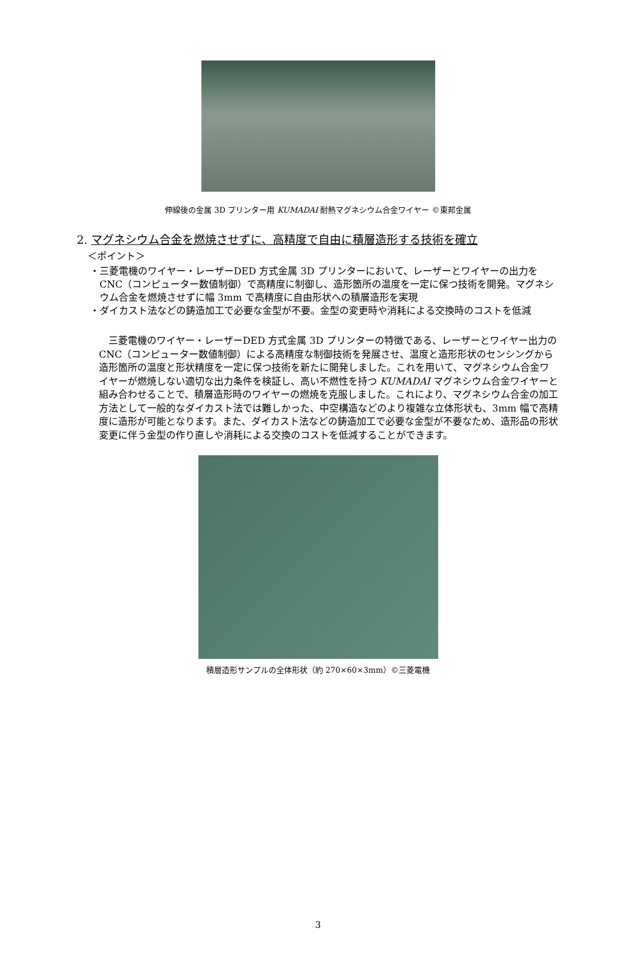伸線後の金属 3D プリンター用 KUMADAI 耐熱マグネシウム合金ワイヤー ©東邦金属
2. マグネシウム合金を燃焼させずに、高精度で自由に積層造形する技術を確立
＜ポイント＞
・三菱電機のワイヤー・レーザーDED 方式金属 3D プリンターにおいて、レーザーとワイヤーの出力を CNC（コンピューター数値制御）で高精度に制御し、造形箇所の温度を一定に保つ技術を開発。マグネシウム合金を燃焼させずに幅 3mm で高精度に自由形状への積層造形を実現
・ダイカスト法などの鋳造加工で必要な金型が不要。金型の変更時や消耗による交換時のコストを低減
三菱電機のワイヤー・レーザーDED 方式金属 3D プリンターの特徴である、レーザーとワイヤー出力の CNC（コンピューター数値制御）による高精度な制御技術を発展させ、温度と造形形状のセンシングから造形箇所の温度と形状精度を一定に保つ技術を新たに開発しました。これを用いて、マグネシウム合金ワイヤーが燃焼しない適切な出力条件を検証し、高い不燃性を持つ KUMADAI マグネシウム合金ワイヤーと組み合わせることで、積層造形時のワイヤーの燃焼を克服しました。これにより、マグネシウム合金の加工方法として一般的なダイカスト法では難しかった、中空構造などのより複雑な立体形状も、3mm 幅で高精度に造形が可能となります。また、ダイカスト法などの鋳造加工で必要な金型が不要なため、造形品の形状変更に伴う金型の作り直しや消耗による交換のコストを低減することができます。
積層造形サンプルの全体形状（約 270×60×3mm）©三菱電機
3